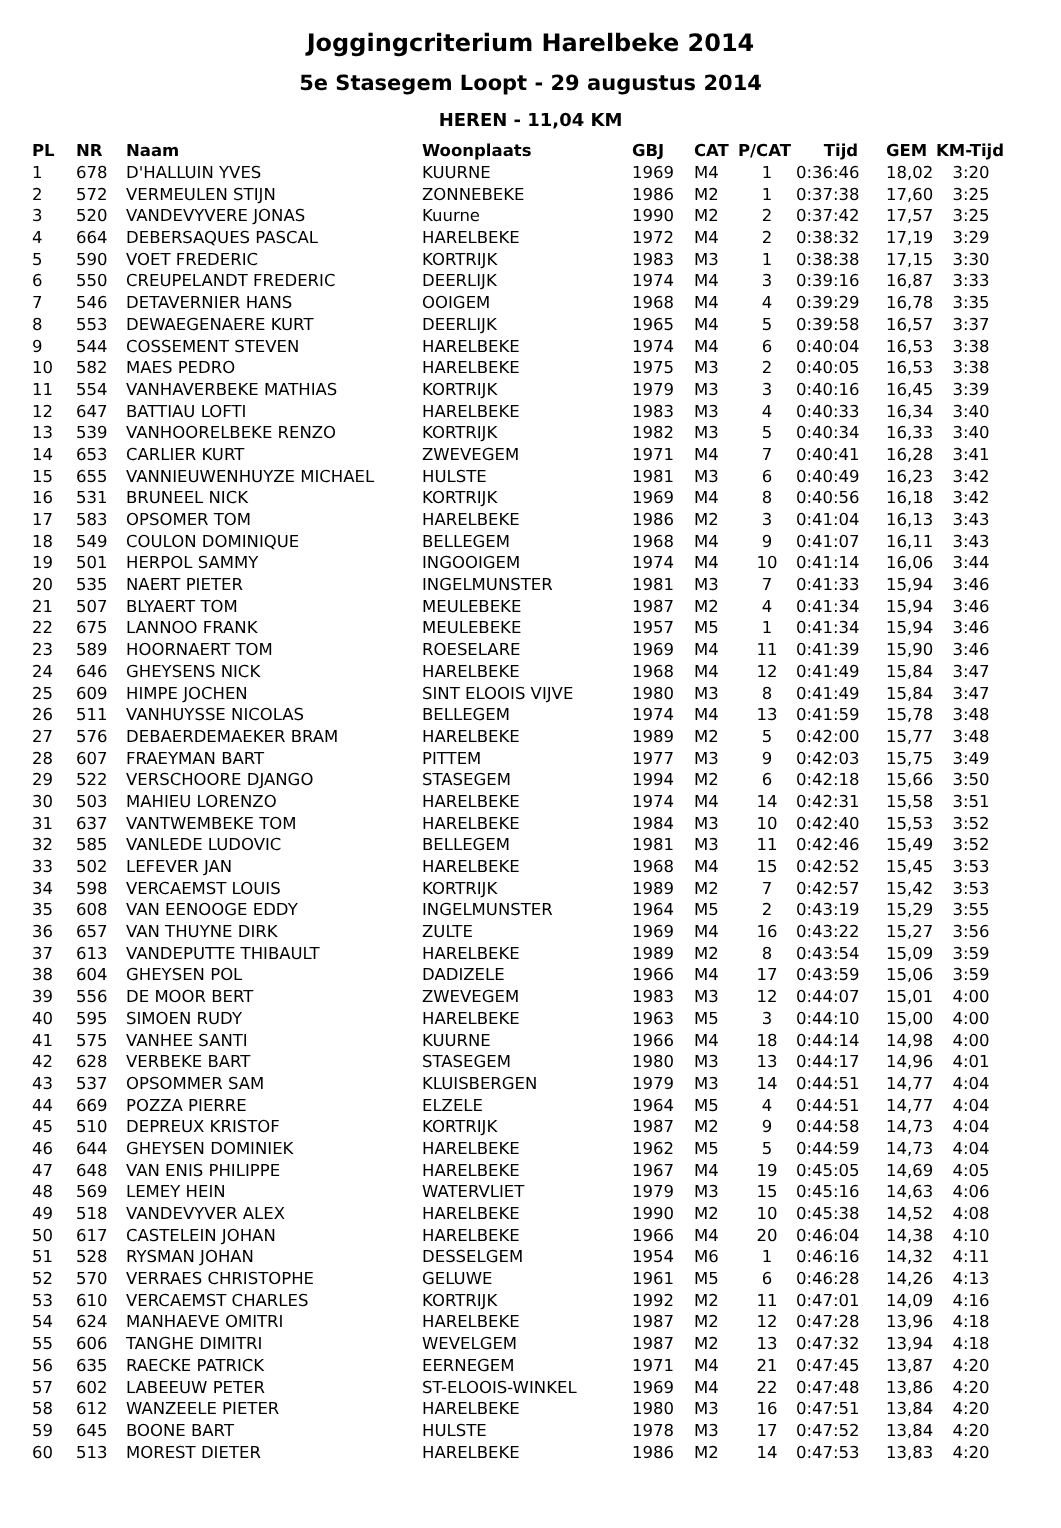Joggingcriterium Harelbeke 2014
5e Stasegem Loopt - 29 augustus 2014
HEREN - 11,04 KM
| PL | NR | Naam | Woonplaats | GBJ | CAT | P/CAT | Tijd | GEM | KM-Tijd |
| --- | --- | --- | --- | --- | --- | --- | --- | --- | --- |
| 1 | 678 | D'HALLUIN YVES | KUURNE | 1969 | M4 | 1 | 0:36:46 | 18,02 | 3:20 |
| 2 | 572 | VERMEULEN STIJN | ZONNEBEKE | 1986 | M2 | 1 | 0:37:38 | 17,60 | 3:25 |
| 3 | 520 | VANDEVYVERE JONAS | Kuurne | 1990 | M2 | 2 | 0:37:42 | 17,57 | 3:25 |
| 4 | 664 | DEBERSAQUES PASCAL | HARELBEKE | 1972 | M4 | 2 | 0:38:32 | 17,19 | 3:29 |
| 5 | 590 | VOET FREDERIC | KORTRIJK | 1983 | M3 | 1 | 0:38:38 | 17,15 | 3:30 |
| 6 | 550 | CREUPELANDT FREDERIC | DEERLIJK | 1974 | M4 | 3 | 0:39:16 | 16,87 | 3:33 |
| 7 | 546 | DETAVERNIER HANS | OOIGEM | 1968 | M4 | 4 | 0:39:29 | 16,78 | 3:35 |
| 8 | 553 | DEWAEGENAERE KURT | DEERLIJK | 1965 | M4 | 5 | 0:39:58 | 16,57 | 3:37 |
| 9 | 544 | COSSEMENT STEVEN | HARELBEKE | 1974 | M4 | 6 | 0:40:04 | 16,53 | 3:38 |
| 10 | 582 | MAES PEDRO | HARELBEKE | 1975 | M3 | 2 | 0:40:05 | 16,53 | 3:38 |
| 11 | 554 | VANHAVERBEKE MATHIAS | KORTRIJK | 1979 | M3 | 3 | 0:40:16 | 16,45 | 3:39 |
| 12 | 647 | BATTIAU LOFTI | HARELBEKE | 1983 | M3 | 4 | 0:40:33 | 16,34 | 3:40 |
| 13 | 539 | VANHOORELBEKE RENZO | KORTRIJK | 1982 | M3 | 5 | 0:40:34 | 16,33 | 3:40 |
| 14 | 653 | CARLIER KURT | ZWEVEGEM | 1971 | M4 | 7 | 0:40:41 | 16,28 | 3:41 |
| 15 | 655 | VANNIEUWENHUYZE MICHAEL | HULSTE | 1981 | M3 | 6 | 0:40:49 | 16,23 | 3:42 |
| 16 | 531 | BRUNEEL NICK | KORTRIJK | 1969 | M4 | 8 | 0:40:56 | 16,18 | 3:42 |
| 17 | 583 | OPSOMER TOM | HARELBEKE | 1986 | M2 | 3 | 0:41:04 | 16,13 | 3:43 |
| 18 | 549 | COULON DOMINIQUE | BELLEGEM | 1968 | M4 | 9 | 0:41:07 | 16,11 | 3:43 |
| 19 | 501 | HERPOL SAMMY | INGOOIGEM | 1974 | M4 | 10 | 0:41:14 | 16,06 | 3:44 |
| 20 | 535 | NAERT PIETER | INGELMUNSTER | 1981 | M3 | 7 | 0:41:33 | 15,94 | 3:46 |
| 21 | 507 | BLYAERT TOM | MEULEBEKE | 1987 | M2 | 4 | 0:41:34 | 15,94 | 3:46 |
| 22 | 675 | LANNOO FRANK | MEULEBEKE | 1957 | M5 | 1 | 0:41:34 | 15,94 | 3:46 |
| 23 | 589 | HOORNAERT TOM | ROESELARE | 1969 | M4 | 11 | 0:41:39 | 15,90 | 3:46 |
| 24 | 646 | GHEYSENS NICK | HARELBEKE | 1968 | M4 | 12 | 0:41:49 | 15,84 | 3:47 |
| 25 | 609 | HIMPE JOCHEN | SINT ELOOIS VIJVE | 1980 | M3 | 8 | 0:41:49 | 15,84 | 3:47 |
| 26 | 511 | VANHUYSSE NICOLAS | BELLEGEM | 1974 | M4 | 13 | 0:41:59 | 15,78 | 3:48 |
| 27 | 576 | DEBAERDEMAEKER BRAM | HARELBEKE | 1989 | M2 | 5 | 0:42:00 | 15,77 | 3:48 |
| 28 | 607 | FRAEYMAN BART | PITTEM | 1977 | M3 | 9 | 0:42:03 | 15,75 | 3:49 |
| 29 | 522 | VERSCHOORE DJANGO | STASEGEM | 1994 | M2 | 6 | 0:42:18 | 15,66 | 3:50 |
| 30 | 503 | MAHIEU LORENZO | HARELBEKE | 1974 | M4 | 14 | 0:42:31 | 15,58 | 3:51 |
| 31 | 637 | VANTWEMBEKE TOM | HARELBEKE | 1984 | M3 | 10 | 0:42:40 | 15,53 | 3:52 |
| 32 | 585 | VANLEDE LUDOVIC | BELLEGEM | 1981 | M3 | 11 | 0:42:46 | 15,49 | 3:52 |
| 33 | 502 | LEFEVER JAN | HARELBEKE | 1968 | M4 | 15 | 0:42:52 | 15,45 | 3:53 |
| 34 | 598 | VERCAEMST LOUIS | KORTRIJK | 1989 | M2 | 7 | 0:42:57 | 15,42 | 3:53 |
| 35 | 608 | VAN EENOOGE EDDY | INGELMUNSTER | 1964 | M5 | 2 | 0:43:19 | 15,29 | 3:55 |
| 36 | 657 | VAN THUYNE DIRK | ZULTE | 1969 | M4 | 16 | 0:43:22 | 15,27 | 3:56 |
| 37 | 613 | VANDEPUTTE THIBAULT | HARELBEKE | 1989 | M2 | 8 | 0:43:54 | 15,09 | 3:59 |
| 38 | 604 | GHEYSEN POL | DADIZELE | 1966 | M4 | 17 | 0:43:59 | 15,06 | 3:59 |
| 39 | 556 | DE MOOR BERT | ZWEVEGEM | 1983 | M3 | 12 | 0:44:07 | 15,01 | 4:00 |
| 40 | 595 | SIMOEN RUDY | HARELBEKE | 1963 | M5 | 3 | 0:44:10 | 15,00 | 4:00 |
| 41 | 575 | VANHEE SANTI | KUURNE | 1966 | M4 | 18 | 0:44:14 | 14,98 | 4:00 |
| 42 | 628 | VERBEKE BART | STASEGEM | 1980 | M3 | 13 | 0:44:17 | 14,96 | 4:01 |
| 43 | 537 | OPSOMMER SAM | KLUISBERGEN | 1979 | M3 | 14 | 0:44:51 | 14,77 | 4:04 |
| 44 | 669 | POZZA PIERRE | ELZELE | 1964 | M5 | 4 | 0:44:51 | 14,77 | 4:04 |
| 45 | 510 | DEPREUX KRISTOF | KORTRIJK | 1987 | M2 | 9 | 0:44:58 | 14,73 | 4:04 |
| 46 | 644 | GHEYSEN DOMINIEK | HARELBEKE | 1962 | M5 | 5 | 0:44:59 | 14,73 | 4:04 |
| 47 | 648 | VAN ENIS PHILIPPE | HARELBEKE | 1967 | M4 | 19 | 0:45:05 | 14,69 | 4:05 |
| 48 | 569 | LEMEY HEIN | WATERVLIET | 1979 | M3 | 15 | 0:45:16 | 14,63 | 4:06 |
| 49 | 518 | VANDEVYVER ALEX | HARELBEKE | 1990 | M2 | 10 | 0:45:38 | 14,52 | 4:08 |
| 50 | 617 | CASTELEIN JOHAN | HARELBEKE | 1966 | M4 | 20 | 0:46:04 | 14,38 | 4:10 |
| 51 | 528 | RYSMAN JOHAN | DESSELGEM | 1954 | M6 | 1 | 0:46:16 | 14,32 | 4:11 |
| 52 | 570 | VERRAES CHRISTOPHE | GELUWE | 1961 | M5 | 6 | 0:46:28 | 14,26 | 4:13 |
| 53 | 610 | VERCAEMST CHARLES | KORTRIJK | 1992 | M2 | 11 | 0:47:01 | 14,09 | 4:16 |
| 54 | 624 | MANHAEVE OMITRI | HARELBEKE | 1987 | M2 | 12 | 0:47:28 | 13,96 | 4:18 |
| 55 | 606 | TANGHE DIMITRI | WEVELGEM | 1987 | M2 | 13 | 0:47:32 | 13,94 | 4:18 |
| 56 | 635 | RAECKE PATRICK | EERNEGEM | 1971 | M4 | 21 | 0:47:45 | 13,87 | 4:20 |
| 57 | 602 | LABEEUW PETER | ST-ELOOIS-WINKEL | 1969 | M4 | 22 | 0:47:48 | 13,86 | 4:20 |
| 58 | 612 | WANZEELE PIETER | HARELBEKE | 1980 | M3 | 16 | 0:47:51 | 13,84 | 4:20 |
| 59 | 645 | BOONE BART | HULSTE | 1978 | M3 | 17 | 0:47:52 | 13,84 | 4:20 |
| 60 | 513 | MOREST DIETER | HARELBEKE | 1986 | M2 | 14 | 0:47:53 | 13,83 | 4:20 |